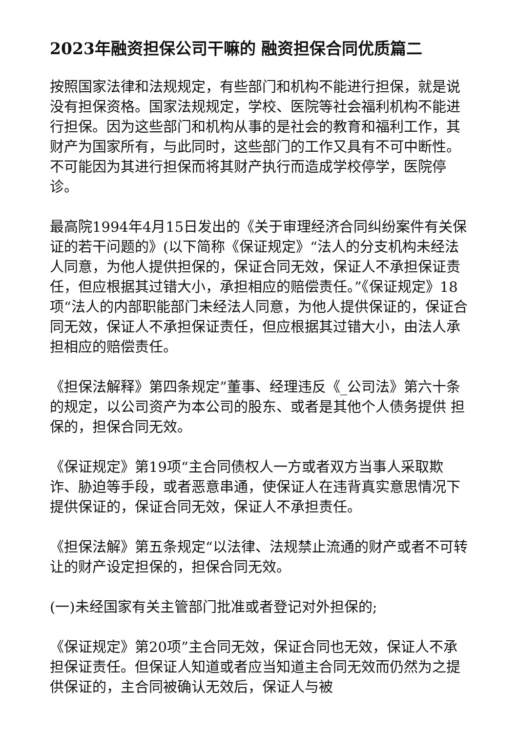2023年融资担保公司干嘛的 融资担保合同优质篇二
按照国家法律和法规规定，有些部门和机构不能进行担保，就是说没有担保资格。国家法规规定，学校、医院等社会福利机构不能进行担保。因为这些部门和机构从事的是社会的教育和福利工作，其财产为国家所有，与此同时，这些部门的工作又具有不可中断性。不可能因为其进行担保而将其财产执行而造成学校停学，医院停诊。
最高院1994年4月15日发出的《关于审理经济合同纠纷案件有关保证的若干问题的》(以下简称《保证规定》“法人的分支机构未经法人同意，为他人提供担保的，保证合同无效，保证人不承担保证责任，但应根据其过错大小，承担相应的赔偿责任。”《保证规定》18项“法人的内部职能部门未经法人同意，为他人提供保证的，保证合同无效，保证人不承担保证责任，但应根据其过错大小，由法人承担相应的赔偿责任。
《担保法解释》第四条规定”董事、经理违反《_公司法》第六十条的规定，以公司资产为本公司的股东、或者是其他个人债务提供 担保的，担保合同无效。
《保证规定》第19项“主合同债权人一方或者双方当事人采取欺诈、胁迫等手段，或者恶意串通，使保证人在违背真实意思情况下提供保证的，保证合同无效，保证人不承担责任。
《担保法解》第五条规定“以法律、法规禁止流通的财产或者不可转让的财产设定担保的，担保合同无效。
(一)未经国家有关主管部门批准或者登记对外担保的;
《保证规定》第20项”主合同无效，保证合同也无效，保证人不承担保证责任。但保证人知道或者应当知道主合同无效而仍然为之提供保证的，主合同被确认无效后，保证人与被